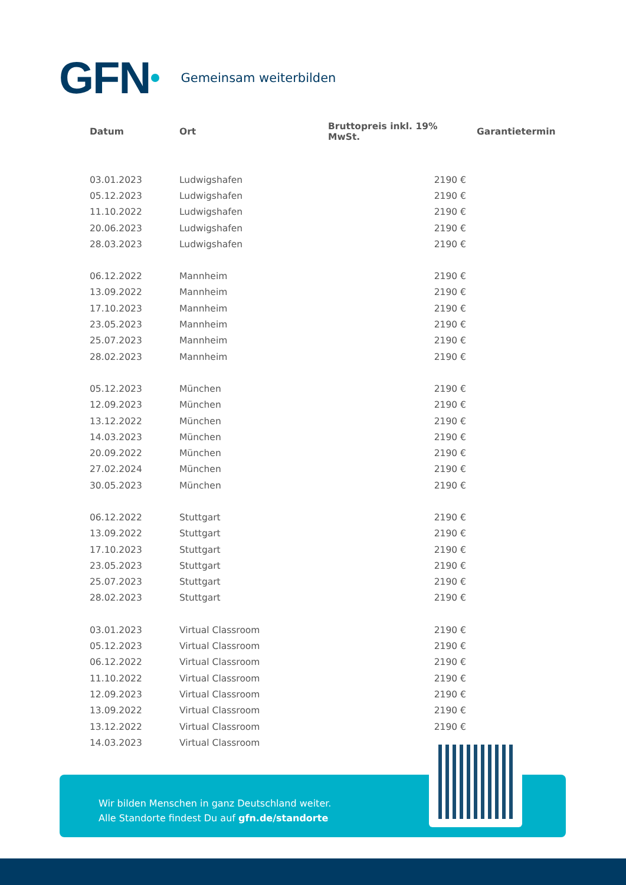GFN Gemeinsam weiterbilden
| Datum | Ort | Bruttopreis inkl. 19% MwSt. | Garantietermin |
| --- | --- | --- | --- |
| 03.01.2023 | Ludwigshafen | 2190 € | |
| 05.12.2023 | Ludwigshafen | 2190 € | |
| 11.10.2022 | Ludwigshafen | 2190 € | |
| 20.06.2023 | Ludwigshafen | 2190 € | |
| 28.03.2023 | Ludwigshafen | 2190 € | |
| 06.12.2022 | Mannheim | 2190 € | |
| 13.09.2022 | Mannheim | 2190 € | |
| 17.10.2023 | Mannheim | 2190 € | |
| 23.05.2023 | Mannheim | 2190 € | |
| 25.07.2023 | Mannheim | 2190 € | |
| 28.02.2023 | Mannheim | 2190 € | |
| 05.12.2023 | München | 2190 € | |
| 12.09.2023 | München | 2190 € | |
| 13.12.2022 | München | 2190 € | |
| 14.03.2023 | München | 2190 € | |
| 20.09.2022 | München | 2190 € | |
| 27.02.2024 | München | 2190 € | |
| 30.05.2023 | München | 2190 € | |
| 06.12.2022 | Stuttgart | 2190 € | |
| 13.09.2022 | Stuttgart | 2190 € | |
| 17.10.2023 | Stuttgart | 2190 € | |
| 23.05.2023 | Stuttgart | 2190 € | |
| 25.07.2023 | Stuttgart | 2190 € | |
| 28.02.2023 | Stuttgart | 2190 € | |
| 03.01.2023 | Virtual Classroom | 2190 € | |
| 05.12.2023 | Virtual Classroom | 2190 € | |
| 06.12.2022 | Virtual Classroom | 2190 € | |
| 11.10.2022 | Virtual Classroom | 2190 € | |
| 12.09.2023 | Virtual Classroom | 2190 € | |
| 13.09.2022 | Virtual Classroom | 2190 € | |
| 13.12.2022 | Virtual Classroom | 2190 € | |
| 14.03.2023 | Virtual Classroom | | |
Wir bilden Menschen in ganz Deutschland weiter.
Alle Standorte findest Du auf gfn.de/standorte